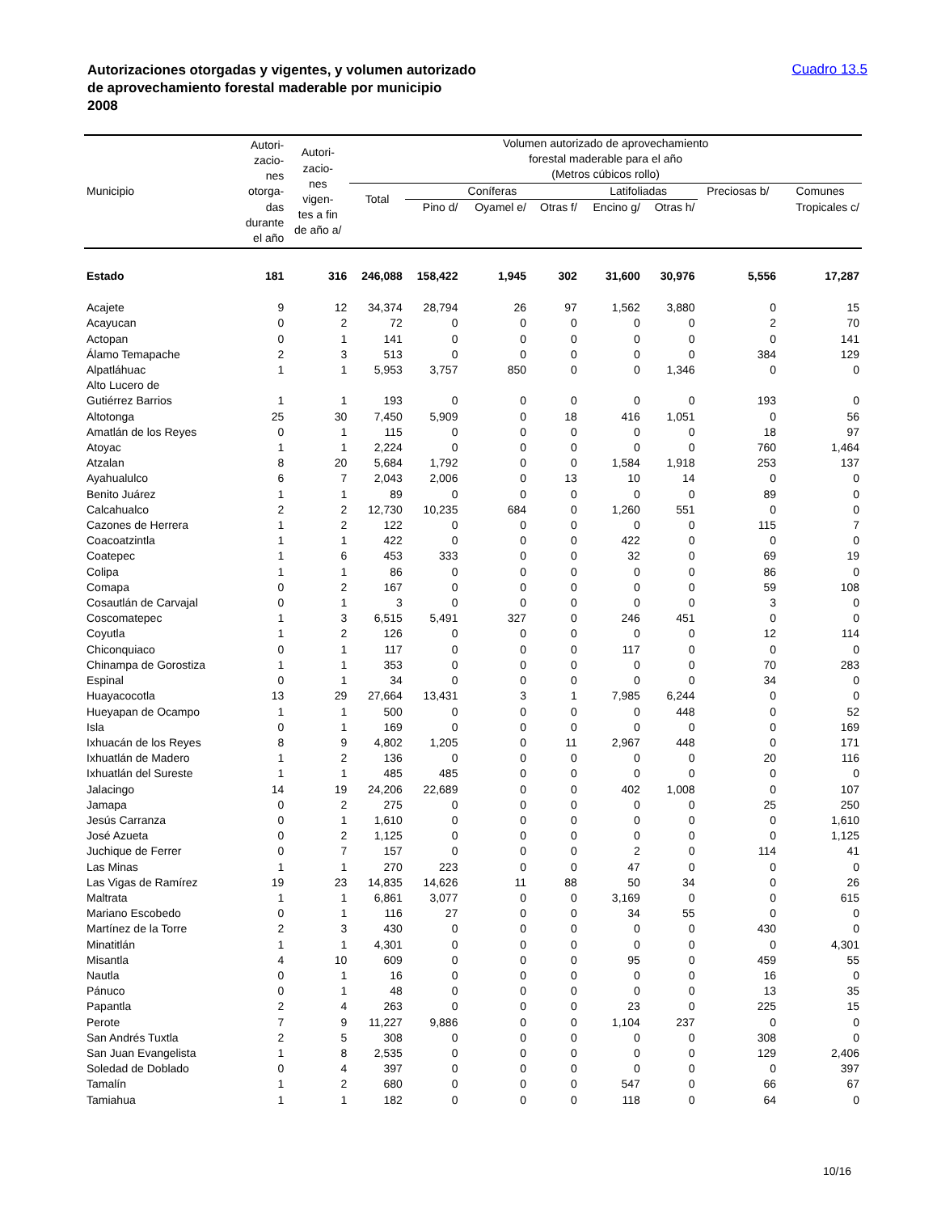Autorizaciones otorgadas y vigentes, y volumen autorizado
de aprovechamiento forestal maderable por municipio
2008
Cuadro 13.5
| Municipio | Autori- zacio- nes otorga- das durante el año | Autori- zacio- nes vigen- tes a fin de año a/ | Volumen autorizado de aprovechamiento forestal maderable para el año (Metros cúbicos rollo) | | | | | | | |
| --- | --- | --- | --- | --- | --- | --- | --- | --- | --- | --- |
| | | | Total | Coníferas | | | Latifoliadas | | Preciosas b/ | Comunes |
| | | | | Pino d/ | Oyamel e/ | Otras f/ | Encino g/ | Otras h/ | | Tropicales c/ |
| Estado | 181 | 316 | 246,088 | 158,422 | 1,945 | 302 | 31,600 | 30,976 | 5,556 | 17,287 |
| Acajete | 9 | 12 | 34,374 | 28,794 | 26 | 97 | 1,562 | 3,880 | 0 | 15 |
| Acayucan | 0 | 2 | 72 | 0 | 0 | 0 | 0 | 0 | 2 | 70 |
| Actopan | 0 | 1 | 141 | 0 | 0 | 0 | 0 | 0 | 0 | 141 |
| Álamo Temapache | 2 | 3 | 513 | 0 | 0 | 0 | 0 | 0 | 384 | 129 |
| Alpatláhuac | 1 | 1 | 5,953 | 3,757 | 850 | 0 | 0 | 1,346 | 0 | 0 |
| Alto Lucero de Gutiérrez Barrios | 1 | 1 | 193 | 0 | 0 | 0 | 0 | 0 | 193 | 0 |
| Altotonga | 25 | 30 | 7,450 | 5,909 | 0 | 18 | 416 | 1,051 | 0 | 56 |
| Amatlán de los Reyes | 0 | 1 | 115 | 0 | 0 | 0 | 0 | 0 | 18 | 97 |
| Atoyac | 1 | 1 | 2,224 | 0 | 0 | 0 | 0 | 0 | 760 | 1,464 |
| Atzalan | 8 | 20 | 5,684 | 1,792 | 0 | 0 | 1,584 | 1,918 | 253 | 137 |
| Ayahualulco | 6 | 7 | 2,043 | 2,006 | 0 | 13 | 10 | 14 | 0 | 0 |
| Benito Juárez | 1 | 1 | 89 | 0 | 0 | 0 | 0 | 0 | 89 | 0 |
| Calcahualco | 2 | 2 | 12,730 | 10,235 | 684 | 0 | 1,260 | 551 | 0 | 0 |
| Cazones de Herrera | 1 | 2 | 122 | 0 | 0 | 0 | 0 | 0 | 115 | 7 |
| Coacoatzintla | 1 | 1 | 422 | 0 | 0 | 0 | 422 | 0 | 0 | 0 |
| Coatepec | 1 | 6 | 453 | 333 | 0 | 0 | 32 | 0 | 69 | 19 |
| Colipa | 1 | 1 | 86 | 0 | 0 | 0 | 0 | 0 | 86 | 0 |
| Comapa | 0 | 2 | 167 | 0 | 0 | 0 | 0 | 0 | 59 | 108 |
| Cosautlán de Carvajal | 0 | 1 | 3 | 0 | 0 | 0 | 0 | 0 | 3 | 0 |
| Coscomatepec | 1 | 3 | 6,515 | 5,491 | 327 | 0 | 246 | 451 | 0 | 0 |
| Coyutla | 1 | 2 | 126 | 0 | 0 | 0 | 0 | 0 | 12 | 114 |
| Chiconquiaco | 0 | 1 | 117 | 0 | 0 | 0 | 117 | 0 | 0 | 0 |
| Chinampa de Gorostiza | 1 | 1 | 353 | 0 | 0 | 0 | 0 | 0 | 70 | 283 |
| Espinal | 0 | 1 | 34 | 0 | 0 | 0 | 0 | 0 | 34 | 0 |
| Huayacocotla | 13 | 29 | 27,664 | 13,431 | 3 | 1 | 7,985 | 6,244 | 0 | 0 |
| Hueyapan de Ocampo | 1 | 1 | 500 | 0 | 0 | 0 | 0 | 448 | 0 | 52 |
| Isla | 0 | 1 | 169 | 0 | 0 | 0 | 0 | 0 | 0 | 169 |
| Ixhuacán de los Reyes | 8 | 9 | 4,802 | 1,205 | 0 | 11 | 2,967 | 448 | 0 | 171 |
| Ixhuatlán de Madero | 1 | 2 | 136 | 0 | 0 | 0 | 0 | 0 | 20 | 116 |
| Ixhuatlán del Sureste | 1 | 1 | 485 | 485 | 0 | 0 | 0 | 0 | 0 | 0 |
| Jalacingo | 14 | 19 | 24,206 | 22,689 | 0 | 0 | 402 | 1,008 | 0 | 107 |
| Jamapa | 0 | 2 | 275 | 0 | 0 | 0 | 0 | 0 | 25 | 250 |
| Jesús Carranza | 0 | 1 | 1,610 | 0 | 0 | 0 | 0 | 0 | 0 | 1,610 |
| José Azueta | 0 | 2 | 1,125 | 0 | 0 | 0 | 0 | 0 | 0 | 1,125 |
| Juchique de Ferrer | 0 | 7 | 157 | 0 | 0 | 0 | 2 | 0 | 114 | 41 |
| Las Minas | 1 | 1 | 270 | 223 | 0 | 0 | 47 | 0 | 0 | 0 |
| Las Vigas de Ramírez | 19 | 23 | 14,835 | 14,626 | 11 | 88 | 50 | 34 | 0 | 26 |
| Maltrata | 1 | 1 | 6,861 | 3,077 | 0 | 0 | 3,169 | 0 | 0 | 615 |
| Mariano Escobedo | 0 | 1 | 116 | 27 | 0 | 0 | 34 | 55 | 0 | 0 |
| Martínez de la Torre | 2 | 3 | 430 | 0 | 0 | 0 | 0 | 0 | 430 | 0 |
| Minatitlán | 1 | 1 | 4,301 | 0 | 0 | 0 | 0 | 0 | 0 | 4,301 |
| Misantla | 4 | 10 | 609 | 0 | 0 | 0 | 95 | 0 | 459 | 55 |
| Nautla | 0 | 1 | 16 | 0 | 0 | 0 | 0 | 0 | 16 | 0 |
| Pánuco | 0 | 1 | 48 | 0 | 0 | 0 | 0 | 0 | 13 | 35 |
| Papantla | 2 | 4 | 263 | 0 | 0 | 0 | 23 | 0 | 225 | 15 |
| Perote | 7 | 9 | 11,227 | 9,886 | 0 | 0 | 1,104 | 237 | 0 | 0 |
| San Andrés Tuxtla | 2 | 5 | 308 | 0 | 0 | 0 | 0 | 0 | 308 | 0 |
| San Juan Evangelista | 1 | 8 | 2,535 | 0 | 0 | 0 | 0 | 0 | 129 | 2,406 |
| Soledad de Doblado | 0 | 4 | 397 | 0 | 0 | 0 | 0 | 0 | 0 | 397 |
| Tamalín | 1 | 2 | 680 | 0 | 0 | 0 | 547 | 0 | 66 | 67 |
| Tamiahua | 1 | 1 | 182 | 0 | 0 | 0 | 118 | 0 | 64 | 0 |
10/16